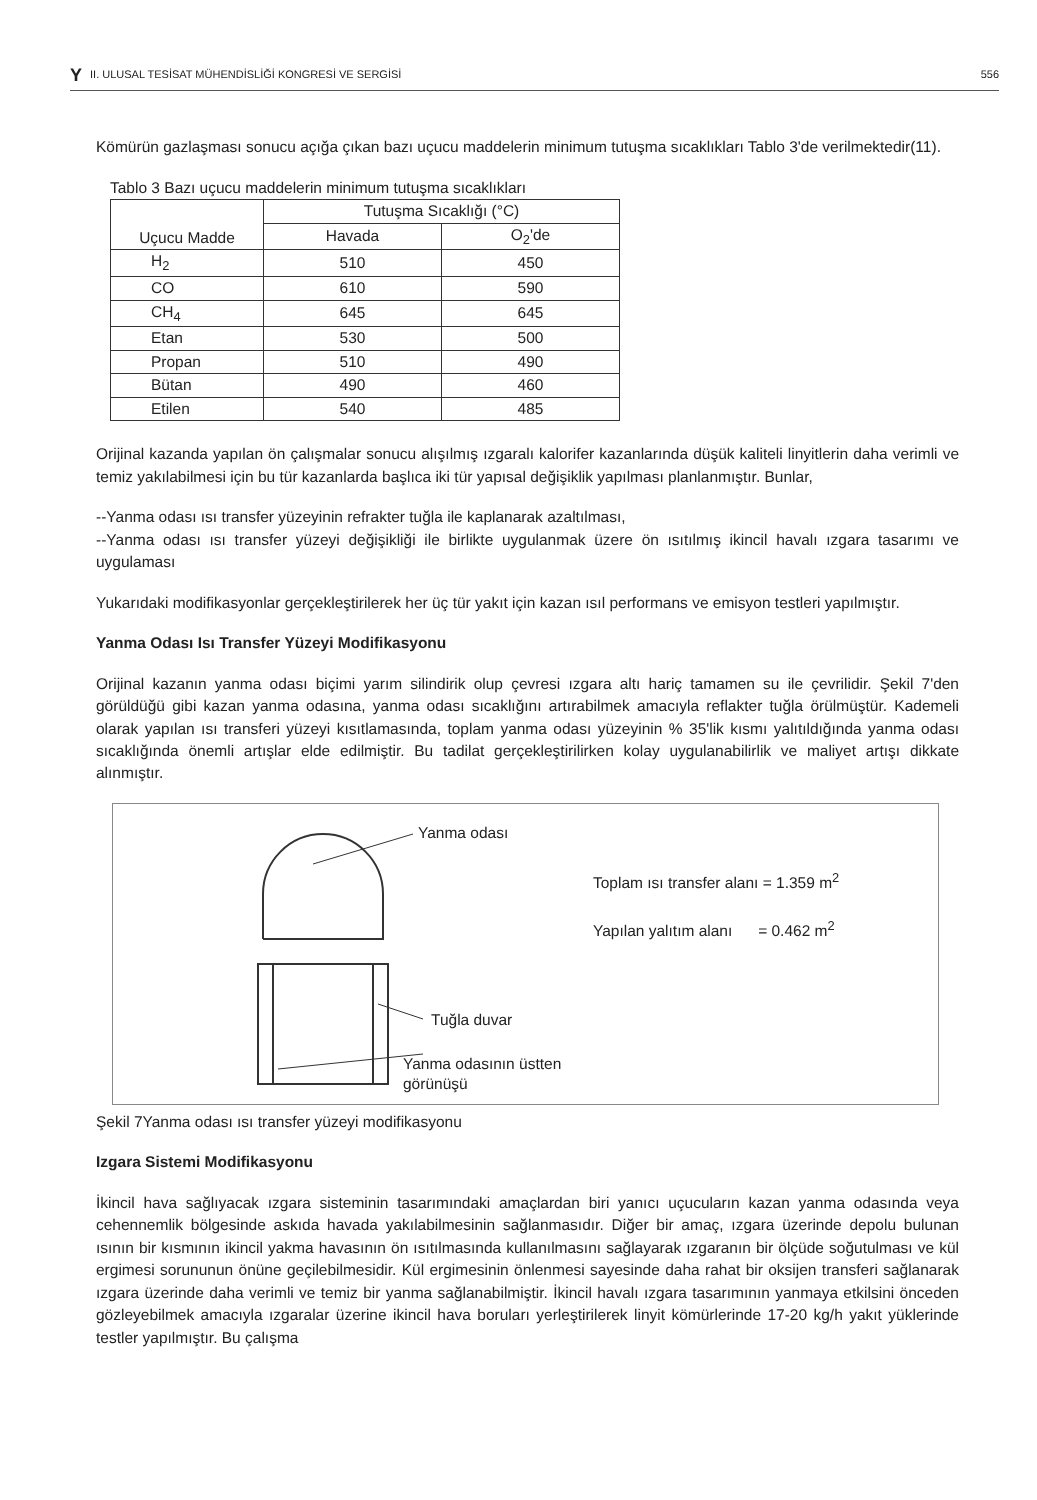Y II. ULUSAL TESİSAT MÜHENDİSLİĞİ KONGRESİ VE SERGİSİ 556
Kömürün gazlaşması sonucu açığa çıkan bazı uçucu maddelerin minimum tutuşma sıcaklıkları Tablo 3'de verilmektedir(11).
Tablo 3 Bazı uçucu maddelerin minimum tutuşma sıcaklıkları
| Uçucu Madde | Tutuşma Sıcaklığı (°C) | |
| --- | --- | --- |
| | Havada | O<sub>2</sub>'de |
| H<sub>2</sub> | 510 | 450 |
| CO | 610 | 590 |
| CH<sub>4</sub> | 645 | 645 |
| Etan | 530 | 500 |
| Propan | 510 | 490 |
| Bütan | 490 | 460 |
| Etilen | 540 | 485 |
Orijinal kazanda yapılan ön çalışmalar sonucu alışılmış ızgaralı kalorifer kazanlarında düşük kaliteli linyitlerin daha verimli ve temiz yakılabilmesi için bu tür kazanlarda başlıca iki tür yapısal değişiklik yapılması planlanmıştır. Bunlar,
--Yanma odası ısı transfer yüzeyinin refrakter tuğla ile kaplanarak azaltılması,
--Yanma odası ısı transfer yüzeyi değişikliği ile birlikte uygulanmak üzere ön ısıtılmış ikincil havalı ızgara tasarımı ve uygulaması
Yukarıdaki modifikasyonlar gerçekleştirilerek her üç tür yakıt için kazan ısıl performans ve emisyon testleri yapılmıştır.
Yanma Odası Isı Transfer Yüzeyi Modifikasyonu
Orijinal kazanın yanma odası biçimi yarım silindirik olup çevresi ızgara altı hariç tamamen su ile çevrilidir. Şekil 7'den görüldüğü gibi kazan yanma odasına, yanma odası sıcaklığını artırabilmek amacıyla reflakter tuğla örülmüştür. Kademeli olarak yapılan ısı transferi yüzeyi kısıtlamasında, toplam yanma odası yüzeyinin % 35'lik kısmı yalıtıldığında yanma odası sıcaklığında önemli artışlar elde edilmiştir. Bu tadilat gerçekleştirilirken kolay uygulanabilirlik ve maliyet artışı dikkate alınmıştır.
Yanma odası
Tuğla duvar
Yanma odasının üstten
görünüşü
Toplam ısı transfer alanı = 1.359 m<sup>2</sup>
Yapılan yalıtım alanı = 0.462 m<sup>2</sup>
Şekil 7Yanma odası ısı transfer yüzeyi modifikasyonu
Izgara Sistemi Modifikasyonu
İkincil hava sağlıyacak ızgara sisteminin tasarımındaki amaçlardan biri yanıcı uçucuların kazan yanma odasında veya cehennemlik bölgesinde askıda havada yakılabilmesinin sağlanmasıdır. Diğer bir amaç, ızgara üzerinde depolu bulunan ısının bir kısmının ikincil yakma havasının ön ısıtılmasında kullanılmasını sağlayarak ızgaranın bir ölçüde soğutulması ve kül ergimesi sorununun önüne geçilebilmesidir. Kül ergimesinin önlenmesi sayesinde daha rahat bir oksijen transferi sağlanarak ızgara üzerinde daha verimli ve temiz bir yanma sağlanabilmiştir. İkincil havalı ızgara tasarımının yanmaya etkilsini önceden gözleyebilmek amacıyla ızgaralar üzerine ikincil hava boruları yerleştirilerek linyit kömürlerinde 17-20 kg/h yakıt yüklerinde testler yapılmıştır. Bu çalışma